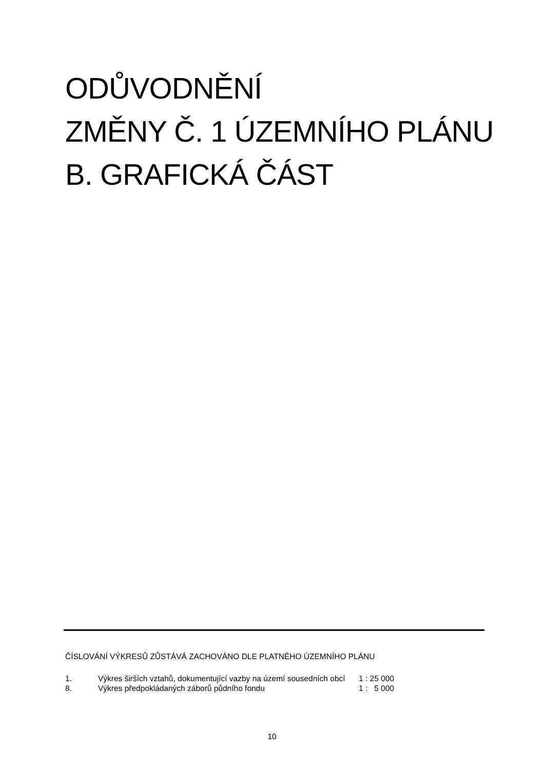ODŮVODNĚNÍ
ZMĚNY Č. 1 ÚZEMNÍHO PLÁNU
B. GRAFICKÁ ČÁST
ČÍSLOVÁNÍ VÝKRESŮ ZŮSTÁVÁ ZACHOVÁNO DLE PLATNÉHO ÚZEMNÍHO PLÁNU
| 1. | Výkres širších vztahů, dokumentující vazby na území sousedních obcí | 1 : 25 000 |
| 8. | Výkres předpokládaných záborů půdního fondu | 1 : 5 000 |
10